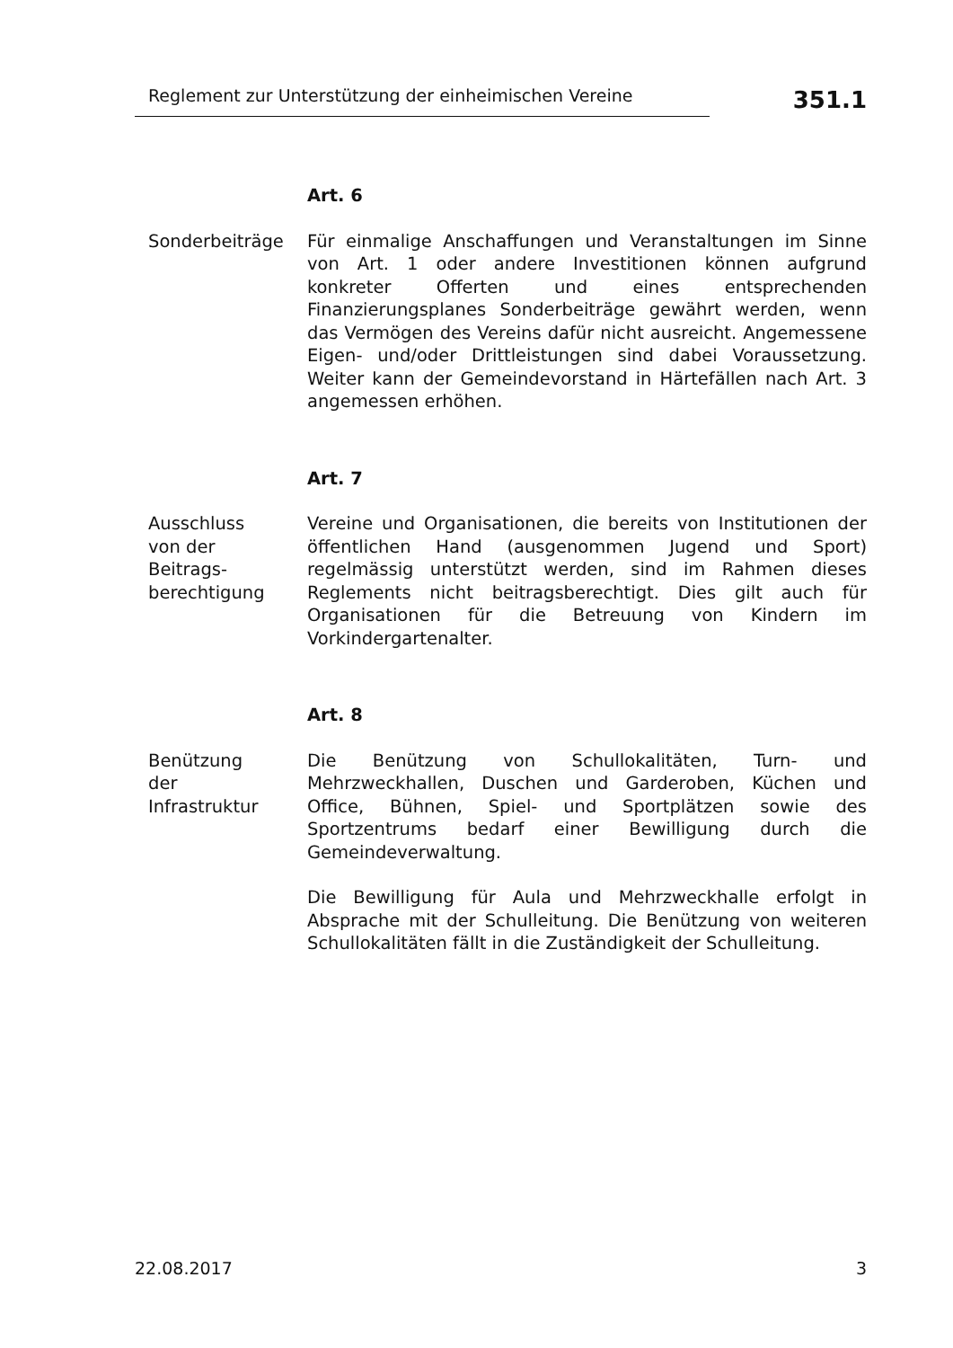Reglement zur Unterstützung der einheimischen Vereine
351.1
Art. 6
Sonderbeiträge Für einmalige Anschaffungen und Veranstaltungen im Sinne von Art. 1 oder andere Investitionen können aufgrund konkreter Offerten und eines entsprechenden Finanzierungsplanes Sonderbeiträge gewährt werden, wenn das Vermögen des Vereins dafür nicht ausreicht. Angemessene Eigen- und/oder Drittleistungen sind dabei Voraussetzung. Weiter kann der Gemeindevorstand in Härtefällen nach Art. 3 angemessen erhöhen.
Art. 7
Ausschluss
von der
Beitrags-
berechtigung
Vereine und Organisationen, die bereits von Institutionen der öffentlichen Hand (ausgenommen Jugend und Sport) regelmässig unterstützt werden, sind im Rahmen dieses Reglements nicht beitragsberechtigt. Dies gilt auch für Organisationen für die Betreuung von Kindern im Vorkindergartenalter.
Art. 8
Benützung
der
Infrastruktur
Die Benützung von Schullokalitäten, Turn- und Mehrzweckhallen, Duschen und Garderoben, Küchen und Office, Bühnen, Spiel- und Sportplätzen sowie des Sportzentrums bedarf einer Bewilligung durch die Gemeindeverwaltung.
Die Bewilligung für Aula und Mehrzweckhalle erfolgt in Absprache mit der Schulleitung. Die Benützung von weiteren Schullokalitäten fällt in die Zuständigkeit der Schulleitung.
22.08.2017 3